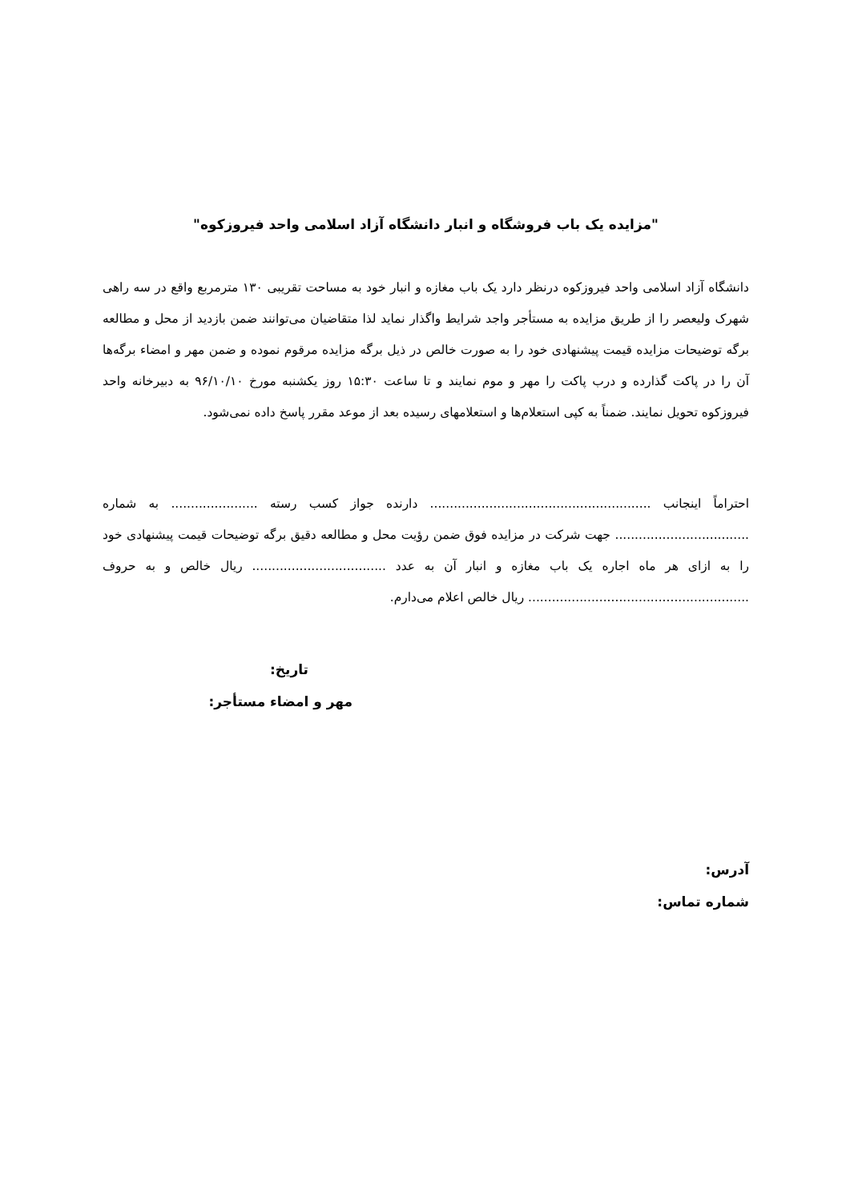"مزایده یک باب فروشگاه و انبار دانشگاه آزاد اسلامی واحد فیروزکوه"
دانشگاه آزاد اسلامی واحد فیروزکوه درنظر دارد یک باب مغازه و انبار خود به مساحت تقریبی ۱۳۰ مترمربع واقع در سه راهی شهرک ولیعصر را از طریق مزایده به مستأجر واجد شرایط واگذار نماید لذا متقاضیان می‌توانند ضمن بازدید از محل و مطالعه برگه توضیحات مزایده قیمت پیشنهادی خود را به صورت خالص در ذیل برگه مزایده مرقوم نموده و ضمن مهر و امضاء برگه‌ها آن را در پاکت گذارده و درب پاکت را مهر و موم نمایند و تا ساعت ۱۵:۳۰ روز یکشنبه مورخ ۹۶/۱۰/۱۰ به دبیرخانه واحد فیروزکوه تحویل نمایند. ضمناً به کپی استعلام‌ها و استعلامهای رسیده بعد از موعد مقرر پاسخ داده نمی‌شود.
احتراماً اینجانب ........................................................ دارنده جواز کسب رسته ...................... به شماره .................................. جهت شرکت در مزایده فوق ضمن رؤیت محل و مطالعه دقیق برگه توضیحات قیمت پیشنهادی خود را به ازای هر ماه اجاره یک باب مغازه و انبار آن به عدد .................................. ریال خالص و به حروف ........................................................ ریال خالص اعلام می‌دارم.
تاریخ:
مهر و امضاء مستأجر:
آدرس:
شماره تماس: